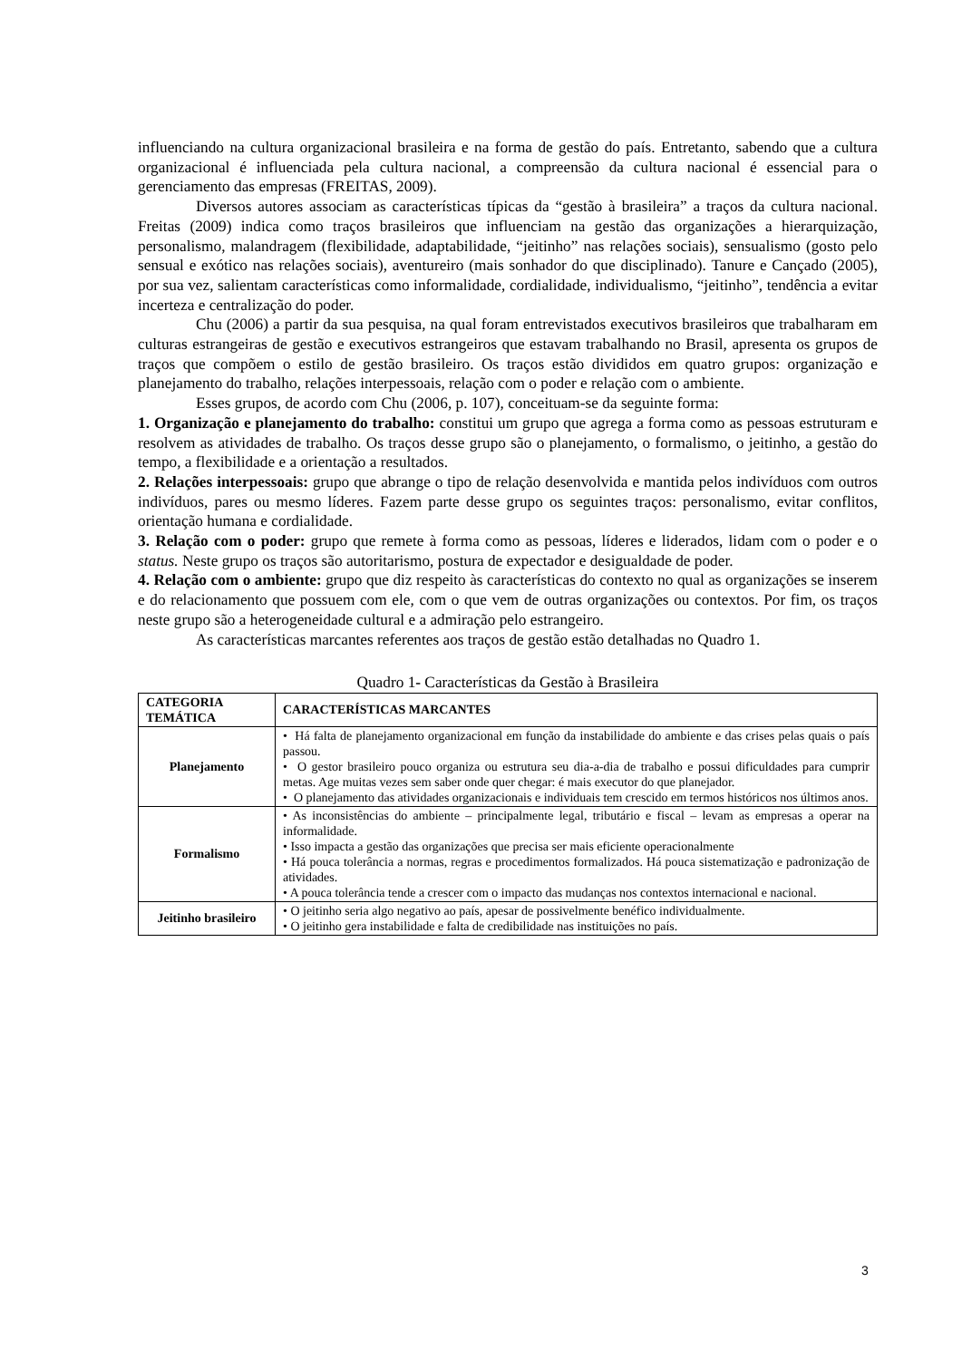influenciando na cultura organizacional brasileira e na forma de gestão do país. Entretanto, sabendo que a cultura organizacional é influenciada pela cultura nacional, a compreensão da cultura nacional é essencial para o gerenciamento das empresas (FREITAS, 2009).
Diversos autores associam as características típicas da “gestão à brasileira” a traços da cultura nacional. Freitas (2009) indica como traços brasileiros que influenciam na gestão das organizações a hierarquização, personalismo, malandragem (flexibilidade, adaptabilidade, “jeitinho” nas relações sociais), sensualismo (gosto pelo sensual e exótico nas relações sociais), aventureiro (mais sonhador do que disciplinado). Tanure e Cançado (2005), por sua vez, salientam características como informalidade, cordialidade, individualismo, “jeitinho”, tendência a evitar incerteza e centralização do poder.
Chu (2006) a partir da sua pesquisa, na qual foram entrevistados executivos brasileiros que trabalharam em culturas estrangeiras de gestão e executivos estrangeiros que estavam trabalhando no Brasil, apresenta os grupos de traços que compõem o estilo de gestão brasileiro. Os traços estão divididos em quatro grupos: organização e planejamento do trabalho, relações interpessoais, relação com o poder e relação com o ambiente.
Esses grupos, de acordo com Chu (2006, p. 107), conceituam-se da seguinte forma:
1. Organização e planejamento do trabalho: constitui um grupo que agrega a forma como as pessoas estruturam e resolvem as atividades de trabalho. Os traços desse grupo são o planejamento, o formalismo, o jeitinho, a gestão do tempo, a flexibilidade e a orientação a resultados.
2. Relações interpessoais: grupo que abrange o tipo de relação desenvolvida e mantida pelos indivíduos com outros indivíduos, pares ou mesmo líderes. Fazem parte desse grupo os seguintes traços: personalismo, evitar conflitos, orientação humana e cordialidade.
3. Relação com o poder: grupo que remete à forma como as pessoas, líderes e liderados, lidam com o poder e o status. Neste grupo os traços são autoritarismo, postura de expectador e desigualdade de poder.
4. Relação com o ambiente: grupo que diz respeito às características do contexto no qual as organizações se inserem e do relacionamento que possuem com ele, com o que vem de outras organizações ou contextos. Por fim, os traços neste grupo são a heterogeneidade cultural e a admiração pelo estrangeiro.
As características marcantes referentes aos traços de gestão estão detalhadas no Quadro 1.
Quadro 1- Características da Gestão à Brasileira
| CATEGORIA TEMÁTICA | CARACTERÍSTICAS MARCANTES |
| --- | --- |
| Planejamento | • Há falta de planejamento organizacional em função da instabilidade do ambiente e das crises pelas quais o país passou. • O gestor brasileiro pouco organiza ou estrutura seu dia-a-dia de trabalho e possui dificuldades para cumprir metas. Age muitas vezes sem saber onde quer chegar: é mais executor do que planejador. • O planejamento das atividades organizacionais e individuais tem crescido em termos históricos nos últimos anos. |
| Formalismo | • As inconsistências do ambiente – principalmente legal, tributário e fiscal – levam as empresas a operar na informalidade. • Isso impacta a gestão das organizações que precisa ser mais eficiente operacionalmente • Há pouca tolerância a normas, regras e procedimentos formalizados. Há pouca sistematização e padronização de atividades. • A pouca tolerância tende a crescer com o impacto das mudanças nos contextos internacional e nacional. |
| Jeitinho brasileiro | • O jeitinho seria algo negativo ao país, apesar de possivelmente benéfico individualmente. • O jeitinho gera instabilidade e falta de credibilidade nas instituições no país. |
3